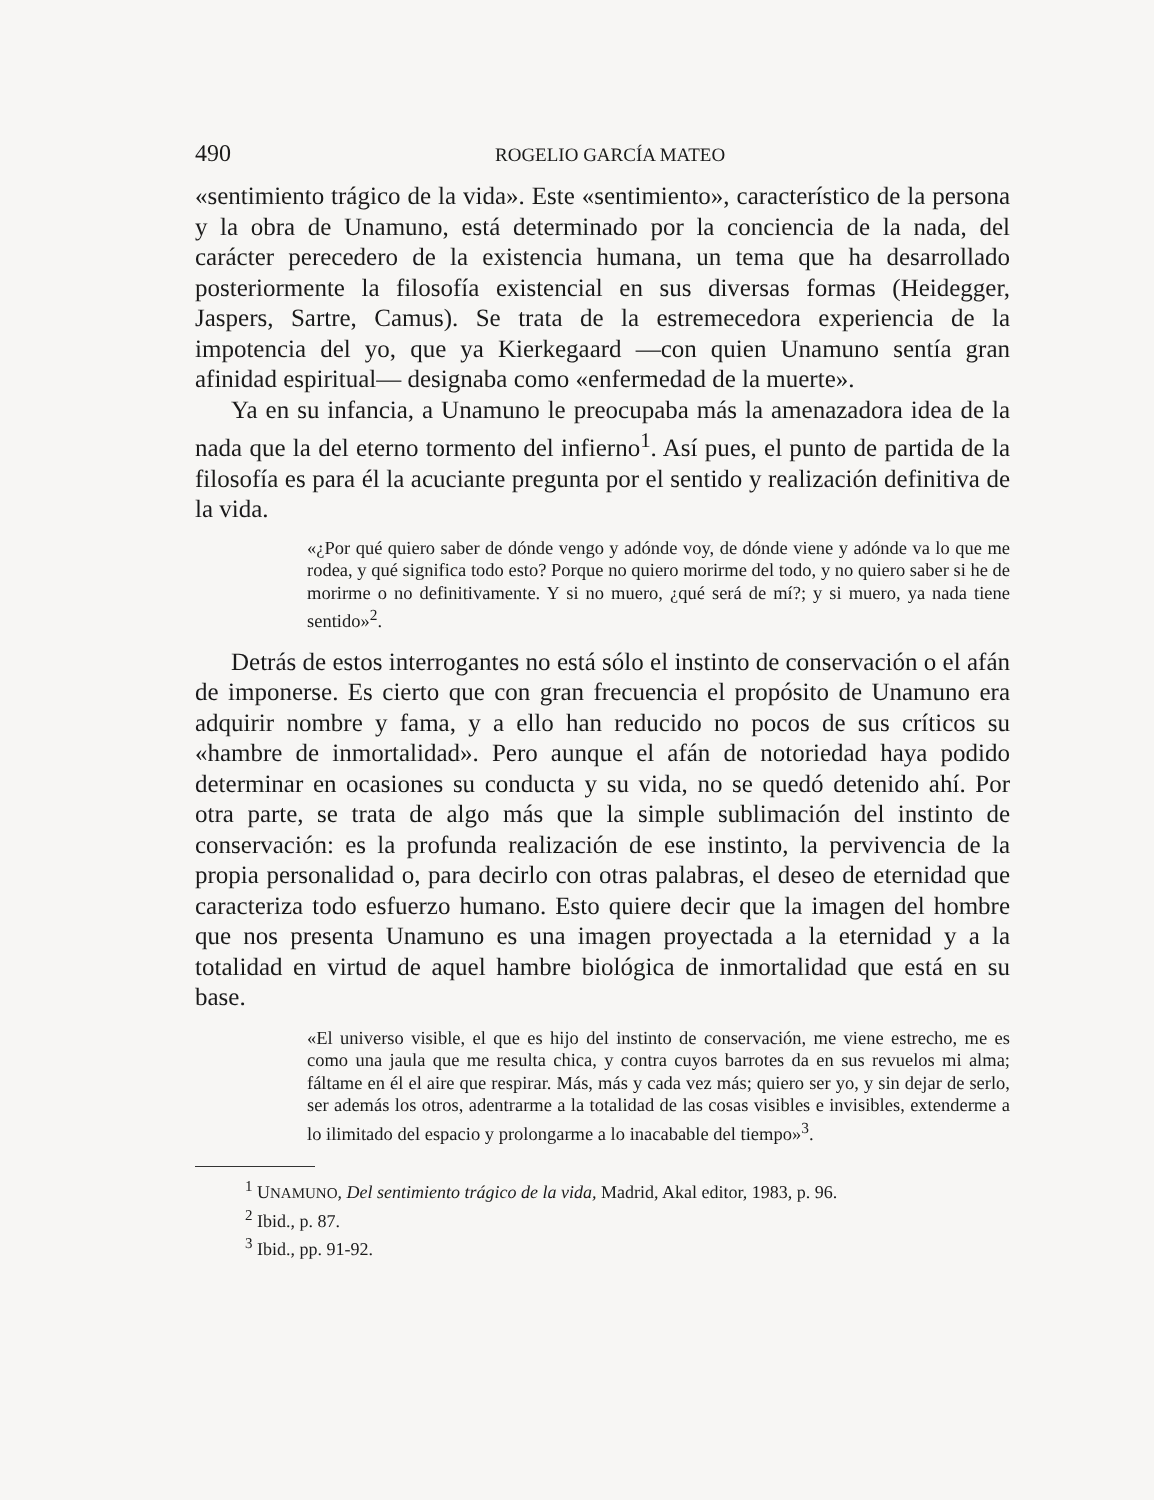490 ROGELIO GARCÍA MATEO
«sentimiento trágico de la vida». Este «sentimiento», característico de la persona y la obra de Unamuno, está determinado por la conciencia de la nada, del carácter perecedero de la existencia humana, un tema que ha desarrollado posteriormente la filosofía existencial en sus diversas formas (Heidegger, Jaspers, Sartre, Camus). Se trata de la estremecedora experiencia de la impotencia del yo, que ya Kierkegaard —con quien Unamuno sentía gran afinidad espiritual— designaba como «enfermedad de la muerte».
Ya en su infancia, a Unamuno le preocupaba más la amenazadora idea de la nada que la del eterno tormento del infierno<sup>1</sup>. Así pues, el punto de partida de la filosofía es para él la acuciante pregunta por el sentido y realización definitiva de la vida.
«¿Por qué quiero saber de dónde vengo y adónde voy, de dónde viene y adónde va lo que me rodea, y qué significa todo esto? Porque no quiero morirme del todo, y no quiero saber si he de morirme o no definitivamente. Y si no muero, ¿qué será de mí?; y si muero, ya nada tiene sentido»<sup>2</sup>.
Detrás de estos interrogantes no está sólo el instinto de conservación o el afán de imponerse. Es cierto que con gran frecuencia el propósito de Unamuno era adquirir nombre y fama, y a ello han reducido no pocos de sus críticos su «hambre de inmortalidad». Pero aunque el afán de notoriedad haya podido determinar en ocasiones su conducta y su vida, no se quedó detenido ahí. Por otra parte, se trata de algo más que la simple sublimación del instinto de conservación: es la profunda realización de ese instinto, la pervivencia de la propia personalidad o, para decirlo con otras palabras, el deseo de eternidad que caracteriza todo esfuerzo humano. Esto quiere decir que la imagen del hombre que nos presenta Unamuno es una imagen proyectada a la eternidad y a la totalidad en virtud de aquel hambre biológica de inmortalidad que está en su base.
«El universo visible, el que es hijo del instinto de conservación, me viene estrecho, me es como una jaula que me resulta chica, y contra cuyos barrotes da en sus revuelos mi alma; fáltame en él el aire que respirar. Más, más y cada vez más; quiero ser yo, y sin dejar de serlo, ser además los otros, adentrarme a la totalidad de las cosas visibles e invisibles, extenderme a lo ilimitado del espacio y prolongarme a lo inacabable del tiempo»<sup>3</sup>.
<sup>1</sup> UNAMUNO, Del sentimiento trágico de la vida, Madrid, Akal editor, 1983, p. 96.
<sup>2</sup> Ibid., p. 87.
<sup>3</sup> Ibid., pp. 91-92.